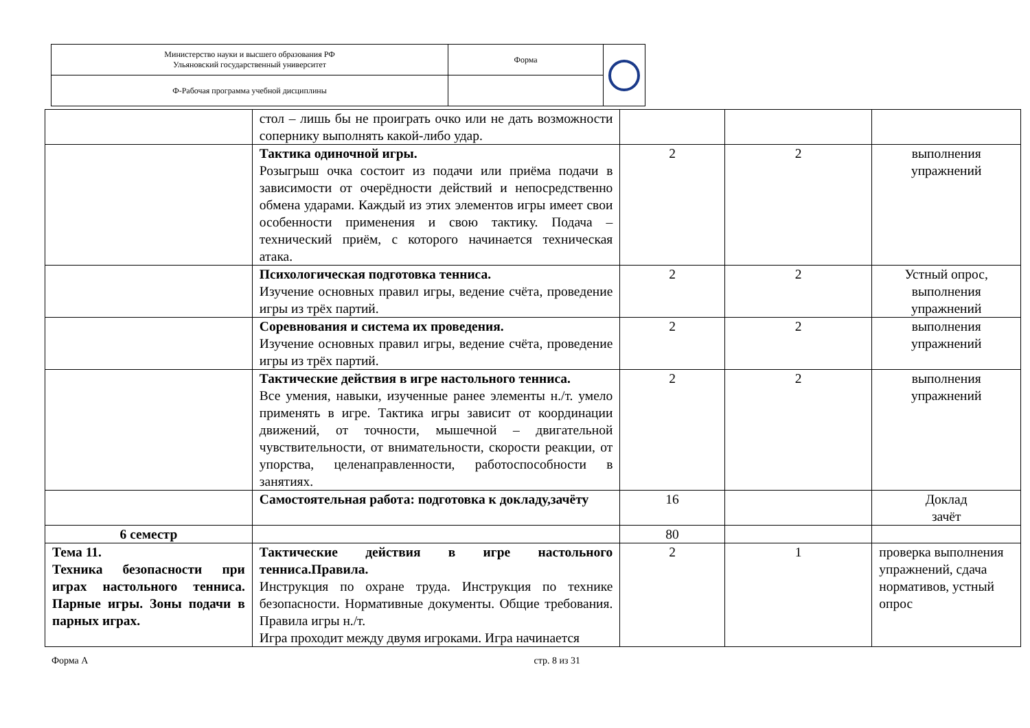| Министерство науки и высшего образования РФ Ульяновский государственный университет | Форма | |
| Ф-Рабочая программа учебной дисциплины | | |
| | стол – лишь бы не проиграть очко или не дать возможности сопернику выполнять какой-либо удар. | | | |
| | Тактика одиночной игры. Розыгрыш очка состоит из подачи или приёма подачи в зависимости от очерёдности действий и непосредственно обмена ударами. Каждый из этих элементов игры имеет свои особенности применения и свою тактику. Подача – технический приём, с которого начинается техническая атака. | 2 | 2 | выполнения упражнений |
| | Психологическая подготовка тенниса. Изучение основных правил игры, ведение счёта, проведение игры из трёх партий. | 2 | 2 | Устный опрос, выполнения упражнений |
| | Соревнования и система их проведения. Изучение основных правил игры, ведение счёта, проведение игры из трёх партий. | 2 | 2 | выполнения упражнений |
| | Тактические действия в игре настольного тенниса. Все умения, навыки, изученные ранее элементы н./т. умело применять в игре. Тактика игры зависит от координации движений, от точности, мышечной – двигательной чувствительности, от внимательности, скорости реакции, от упорства, целенаправленности, работоспособности в занятиях. | 2 | 2 | выполнения упражнений |
| | Самостоятельная работа: подготовка к докладу,зачёту | 16 | | Доклад зачёт |
| 6 семестр | | 80 | | |
| Тема 11. Техника безопасности при играх настольного тенниса. Парные игры. Зоны подачи в парных играх. | Тактические действия в игре настольного тенниса.Правила. Инструкция по охране труда. Инструкция по технике безопасности. Нормативные документы. Общие требования. Правила игры н./т. Игра проходит между двумя игроками. Игра начинается | 2 | 1 | проверка выполнения упражнений, сдача нормативов, устный опрос |
Форма А стр. 8 из 31